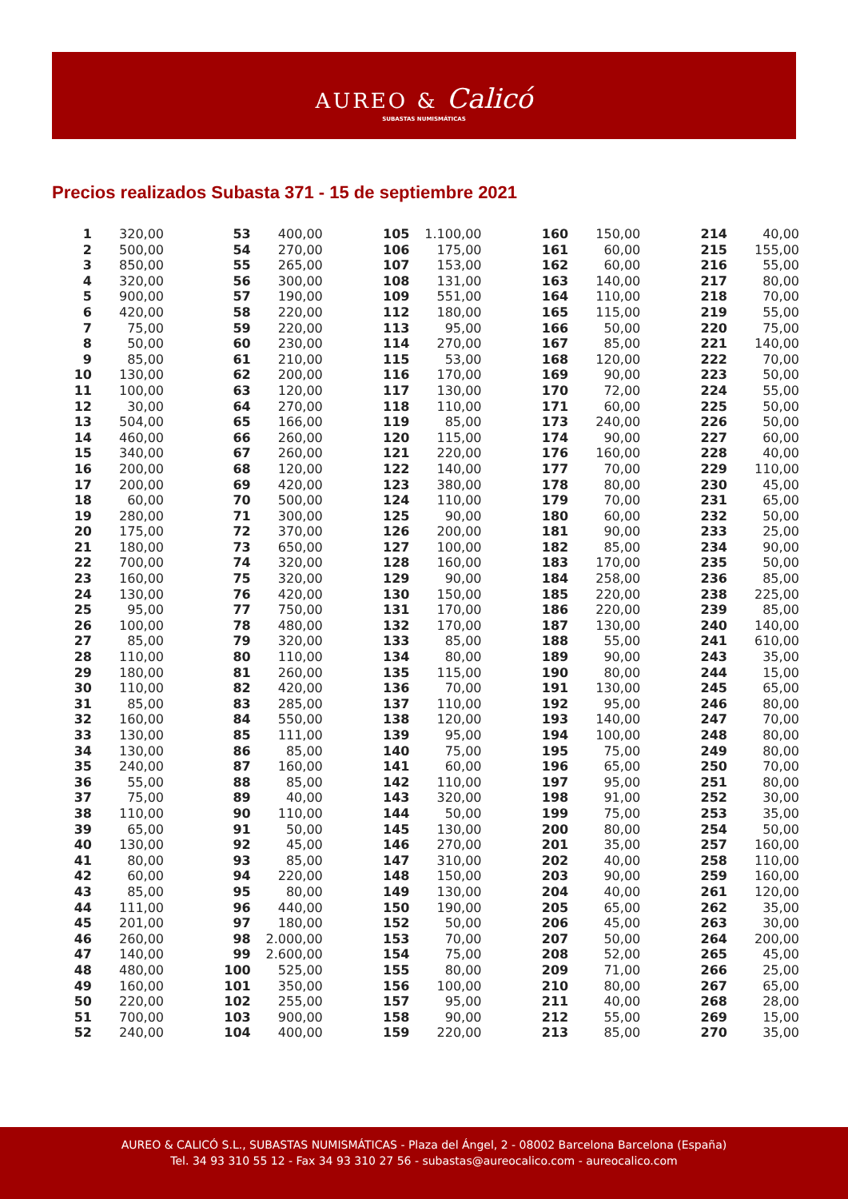AUREO & Calicó
SUBASTAS NUMISMÁTICAS
Precios realizados Subasta 371 - 15 de septiembre 2021
| 1 | 320,00 |
| 2 | 500,00 |
| 3 | 850,00 |
| 4 | 320,00 |
| 5 | 900,00 |
| 6 | 420,00 |
| 7 | 75,00 |
| 8 | 50,00 |
| 9 | 85,00 |
| 10 | 130,00 |
| 11 | 100,00 |
| 12 | 30,00 |
| 13 | 504,00 |
| 14 | 460,00 |
| 15 | 340,00 |
| 16 | 200,00 |
| 17 | 200,00 |
| 18 | 60,00 |
| 19 | 280,00 |
| 20 | 175,00 |
| 21 | 180,00 |
| 22 | 700,00 |
| 23 | 160,00 |
| 24 | 130,00 |
| 25 | 95,00 |
| 26 | 100,00 |
| 27 | 85,00 |
| 28 | 110,00 |
| 29 | 180,00 |
| 30 | 110,00 |
| 31 | 85,00 |
| 32 | 160,00 |
| 33 | 130,00 |
| 34 | 130,00 |
| 35 | 240,00 |
| 36 | 55,00 |
| 37 | 75,00 |
| 38 | 110,00 |
| 39 | 65,00 |
| 40 | 130,00 |
| 41 | 80,00 |
| 42 | 60,00 |
| 43 | 85,00 |
| 44 | 111,00 |
| 45 | 201,00 |
| 46 | 260,00 |
| 47 | 140,00 |
| 48 | 480,00 |
| 49 | 160,00 |
| 50 | 220,00 |
| 51 | 700,00 |
| 52 | 240,00 |
| 53 | 400,00 |
| 54 | 270,00 |
| 55 | 265,00 |
| 56 | 300,00 |
| 57 | 190,00 |
| 58 | 220,00 |
| 59 | 220,00 |
| 60 | 230,00 |
| 61 | 210,00 |
| 62 | 200,00 |
| 63 | 120,00 |
| 64 | 270,00 |
| 65 | 166,00 |
| 66 | 260,00 |
| 67 | 260,00 |
| 68 | 120,00 |
| 69 | 420,00 |
| 70 | 500,00 |
| 71 | 300,00 |
| 72 | 370,00 |
| 73 | 650,00 |
| 74 | 320,00 |
| 75 | 320,00 |
| 76 | 420,00 |
| 77 | 750,00 |
| 78 | 480,00 |
| 79 | 320,00 |
| 80 | 110,00 |
| 81 | 260,00 |
| 82 | 420,00 |
| 83 | 285,00 |
| 84 | 550,00 |
| 85 | 111,00 |
| 86 | 85,00 |
| 87 | 160,00 |
| 88 | 85,00 |
| 89 | 40,00 |
| 90 | 110,00 |
| 91 | 50,00 |
| 92 | 45,00 |
| 93 | 85,00 |
| 94 | 220,00 |
| 95 | 80,00 |
| 96 | 440,00 |
| 97 | 180,00 |
| 98 | 2.000,00 |
| 99 | 2.600,00 |
| 100 | 525,00 |
| 101 | 350,00 |
| 102 | 255,00 |
| 103 | 900,00 |
| 104 | 400,00 |
| 105 | 1.100,00 |
| 106 | 175,00 |
| 107 | 153,00 |
| 108 | 131,00 |
| 109 | 551,00 |
| 112 | 180,00 |
| 113 | 95,00 |
| 114 | 270,00 |
| 115 | 53,00 |
| 116 | 170,00 |
| 117 | 130,00 |
| 118 | 110,00 |
| 119 | 85,00 |
| 120 | 115,00 |
| 121 | 220,00 |
| 122 | 140,00 |
| 123 | 380,00 |
| 124 | 110,00 |
| 125 | 90,00 |
| 126 | 200,00 |
| 127 | 100,00 |
| 128 | 160,00 |
| 129 | 90,00 |
| 130 | 150,00 |
| 131 | 170,00 |
| 132 | 170,00 |
| 133 | 85,00 |
| 134 | 80,00 |
| 135 | 115,00 |
| 136 | 70,00 |
| 137 | 110,00 |
| 138 | 120,00 |
| 139 | 95,00 |
| 140 | 75,00 |
| 141 | 60,00 |
| 142 | 110,00 |
| 143 | 320,00 |
| 144 | 50,00 |
| 145 | 130,00 |
| 146 | 270,00 |
| 147 | 310,00 |
| 148 | 150,00 |
| 149 | 130,00 |
| 150 | 190,00 |
| 152 | 50,00 |
| 153 | 70,00 |
| 154 | 75,00 |
| 155 | 80,00 |
| 156 | 100,00 |
| 157 | 95,00 |
| 158 | 90,00 |
| 159 | 220,00 |
| 160 | 150,00 |
| 161 | 60,00 |
| 162 | 60,00 |
| 163 | 140,00 |
| 164 | 110,00 |
| 165 | 115,00 |
| 166 | 50,00 |
| 167 | 85,00 |
| 168 | 120,00 |
| 169 | 90,00 |
| 170 | 72,00 |
| 171 | 60,00 |
| 173 | 240,00 |
| 174 | 90,00 |
| 176 | 160,00 |
| 177 | 70,00 |
| 178 | 80,00 |
| 179 | 70,00 |
| 180 | 60,00 |
| 181 | 90,00 |
| 182 | 85,00 |
| 183 | 170,00 |
| 184 | 258,00 |
| 185 | 220,00 |
| 186 | 220,00 |
| 187 | 130,00 |
| 188 | 55,00 |
| 189 | 90,00 |
| 190 | 80,00 |
| 191 | 130,00 |
| 192 | 95,00 |
| 193 | 140,00 |
| 194 | 100,00 |
| 195 | 75,00 |
| 196 | 65,00 |
| 197 | 95,00 |
| 198 | 91,00 |
| 199 | 75,00 |
| 200 | 80,00 |
| 201 | 35,00 |
| 202 | 40,00 |
| 203 | 90,00 |
| 204 | 40,00 |
| 205 | 65,00 |
| 206 | 45,00 |
| 207 | 50,00 |
| 208 | 52,00 |
| 209 | 71,00 |
| 210 | 80,00 |
| 211 | 40,00 |
| 212 | 55,00 |
| 213 | 85,00 |
| 214 | 40,00 |
| 215 | 155,00 |
| 216 | 55,00 |
| 217 | 80,00 |
| 218 | 70,00 |
| 219 | 55,00 |
| 220 | 75,00 |
| 221 | 140,00 |
| 222 | 70,00 |
| 223 | 50,00 |
| 224 | 55,00 |
| 225 | 50,00 |
| 226 | 50,00 |
| 227 | 60,00 |
| 228 | 40,00 |
| 229 | 110,00 |
| 230 | 45,00 |
| 231 | 65,00 |
| 232 | 50,00 |
| 233 | 25,00 |
| 234 | 90,00 |
| 235 | 50,00 |
| 236 | 85,00 |
| 238 | 225,00 |
| 239 | 85,00 |
| 240 | 140,00 |
| 241 | 610,00 |
| 243 | 35,00 |
| 244 | 15,00 |
| 245 | 65,00 |
| 246 | 80,00 |
| 247 | 70,00 |
| 248 | 80,00 |
| 249 | 80,00 |
| 250 | 70,00 |
| 251 | 80,00 |
| 252 | 30,00 |
| 253 | 35,00 |
| 254 | 50,00 |
| 257 | 160,00 |
| 258 | 110,00 |
| 259 | 160,00 |
| 261 | 120,00 |
| 262 | 35,00 |
| 263 | 30,00 |
| 264 | 200,00 |
| 265 | 45,00 |
| 266 | 25,00 |
| 267 | 65,00 |
| 268 | 28,00 |
| 269 | 15,00 |
| 270 | 35,00 |
AUREO & CALICÓ S.L., SUBASTAS NUMISMÁTICAS - Plaza del Ángel, 2 - 08002 Barcelona Barcelona (España)
Tel. 34 93 310 55 12 - Fax 34 93 310 27 56 - subastas@aureocalico.com - aureocalico.com